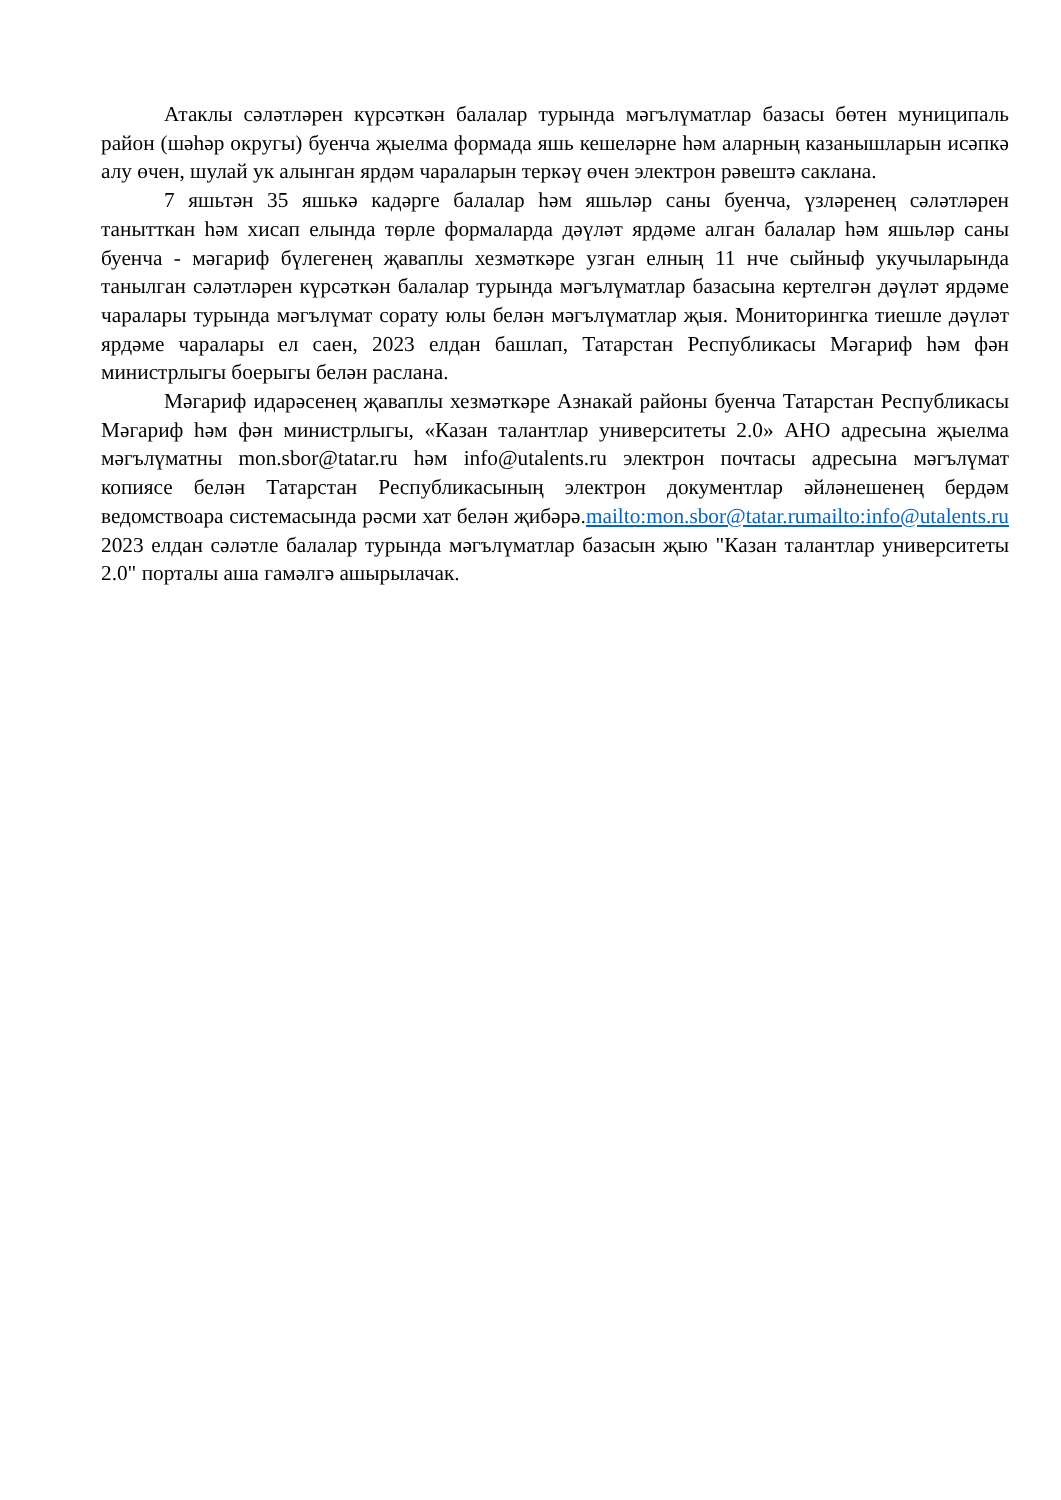Атаклы сәләтләрен күрсәткән балалар турында мәгълүматлар базасы бөтен муниципаль район (шәһәр округы) буенча җыелма формада яшь кешеләрне һәм аларның казанышларын исәпкә алу өчен, шулай ук алынган ярдәм чараларын теркәү өчен электрон рәвештә саклана.
7 яшьтән 35 яшькә кадәрге балалар һәм яшьләр саны буенча, үзләренең сәләтләрен танытткан һәм хисап елында төрле формаларда дәүләт ярдәме алган балалар һәм яшьләр саны буенча - мәгариф бүлегенең җаваплы хезмәткәре узган елның 11 нче сыйныф укучыларында танылган сәләтләрен күрсәткән балалар турында мәгълүматлар базасына кертелгән дәүләт ярдәме чаралары турында мәгълүмат сорату юлы белән мәгълүматлар җыя. Мониторингка тиешле дәүләт ярдәме чаралары ел саен, 2023 елдан башлап, Татарстан Республикасы Мәгариф һәм фән министрлыгы боерыгы белән раслана.
Мәгариф идарәсенең җаваплы хезмәткәре Азнакай районы буенча Татарстан Республикасы Мәгариф һәм фән министрлыгы, «Казан талантлар университеты 2.0» АНО адресына җыелма мәгълүматны mon.sbor@tatar.ru һәм info@utalents.ru электрон почтасы адресына мәгълүмат копиясе белән Татарстан Республикасының электрон документлар әйләнешенең бердәм ведомствоара системасында рәсми хат белән җибәрә.mailto:mon.sbor@tatar.rumailto:info@utalents.ru 2023 елдан сәләтле балалар турында мәгълүматлар базасын җыю "Казан талантлар университеты 2.0" порталы аша гамәлгә ашырылачак.